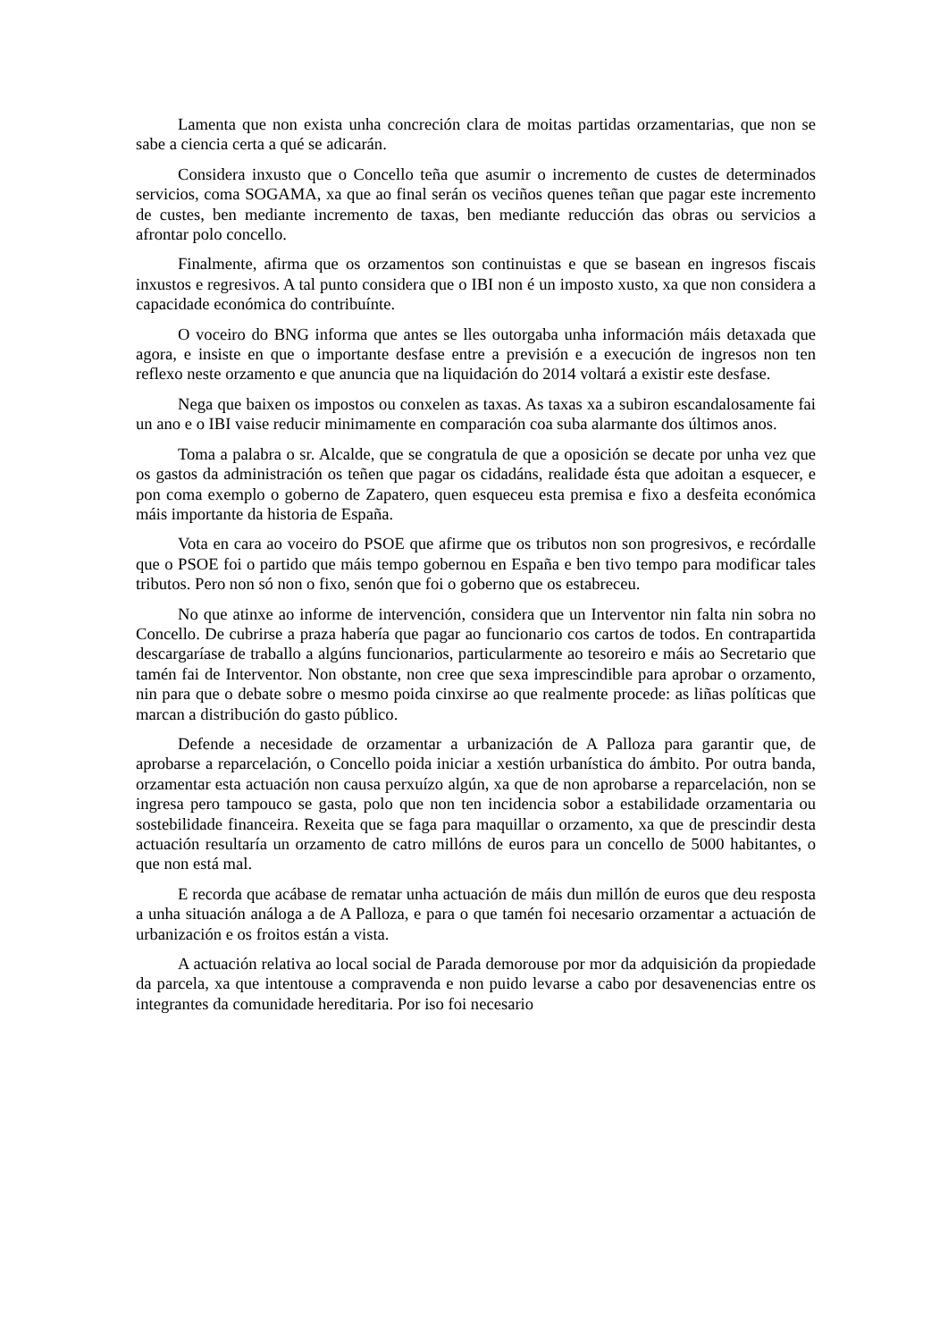Lamenta que non exista unha concreción clara de moitas partidas orzamentarias, que non se sabe a ciencia certa a qué se adicarán.
Considera inxusto que o Concello teña que asumir o incremento de custes de determinados servicios, coma SOGAMA, xa que ao final serán os veciños quenes teñan que pagar este incremento de custes, ben mediante incremento de taxas, ben mediante reducción das obras ou servicios a afrontar polo concello.
Finalmente, afirma que os orzamentos son continuistas e que se basean en ingresos fiscais inxustos e regresivos. A tal punto considera que o IBI non é un imposto xusto, xa que non considera a capacidade económica do contribuínte.
O voceiro do BNG informa que antes se lles outorgaba unha información máis detaxada que agora, e insiste en que o importante desfase entre a previsión e a execución de ingresos non ten reflexo neste orzamento e que anuncia que na liquidación do 2014 voltará a existir este desfase.
Nega que baixen os impostos ou conxelen as taxas. As taxas xa a subiron escandalosamente fai un ano e o IBI vaise reducir minimamente en comparación coa suba alarmante dos últimos anos.
Toma a palabra o sr. Alcalde, que se congratula de que a oposición se decate por unha vez que os gastos da administración os teñen que pagar os cidadáns, realidade ésta que adoitan a esquecer, e pon coma exemplo o goberno de Zapatero, quen esqueceu esta premisa e fixo a desfeita económica máis importante da historia de España.
Vota en cara ao voceiro do PSOE que afirme que os tributos non son progresivos, e recórdalle que o PSOE foi o partido que máis tempo gobernou en España e ben tivo tempo para modificar tales tributos. Pero non só non o fixo, senón que foi o goberno que os estabreceu.
No que atinxe ao informe de intervención, considera que un Interventor nin falta nin sobra no Concello. De cubrirse a praza habería que pagar ao funcionario cos cartos de todos. En contrapartida descargaríase de traballo a algúns funcionarios, particularmente ao tesoreiro e máis ao Secretario que tamén fai de Interventor. Non obstante, non cree que sexa imprescindible para aprobar o orzamento, nin para que o debate sobre o mesmo poida cinxirse ao que realmente procede: as liñas políticas que marcan a distribución do gasto público.
Defende a necesidade de orzamentar a urbanización de A Palloza para garantir que, de aprobarse a reparcelación, o Concello poida iniciar a xestión urbanística do ámbito. Por outra banda, orzamentar esta actuación non causa perxuízo algún, xa que de non aprobarse a reparcelación, non se ingresa pero tampouco se gasta, polo que non ten incidencia sobor a estabilidade orzamentaria ou sostebilidade financeira. Rexeita que se faga para maquillar o orzamento, xa que de prescindir desta actuación resultaría un orzamento de catro millóns de euros para un concello de 5000 habitantes, o que non está mal.
E recorda que acábase de rematar unha actuación de máis dun millón de euros que deu resposta a unha situación análoga a de A Palloza, e para o que tamén foi necesario orzamentar a actuación de urbanización e os froitos están a vista.
A actuación relativa ao local social de Parada demorouse por mor da adquisición da propiedade da parcela, xa que intentouse a compravenda e non puido levarse a cabo por desavenencias entre os integrantes da comunidade hereditaria. Por iso foi necesario